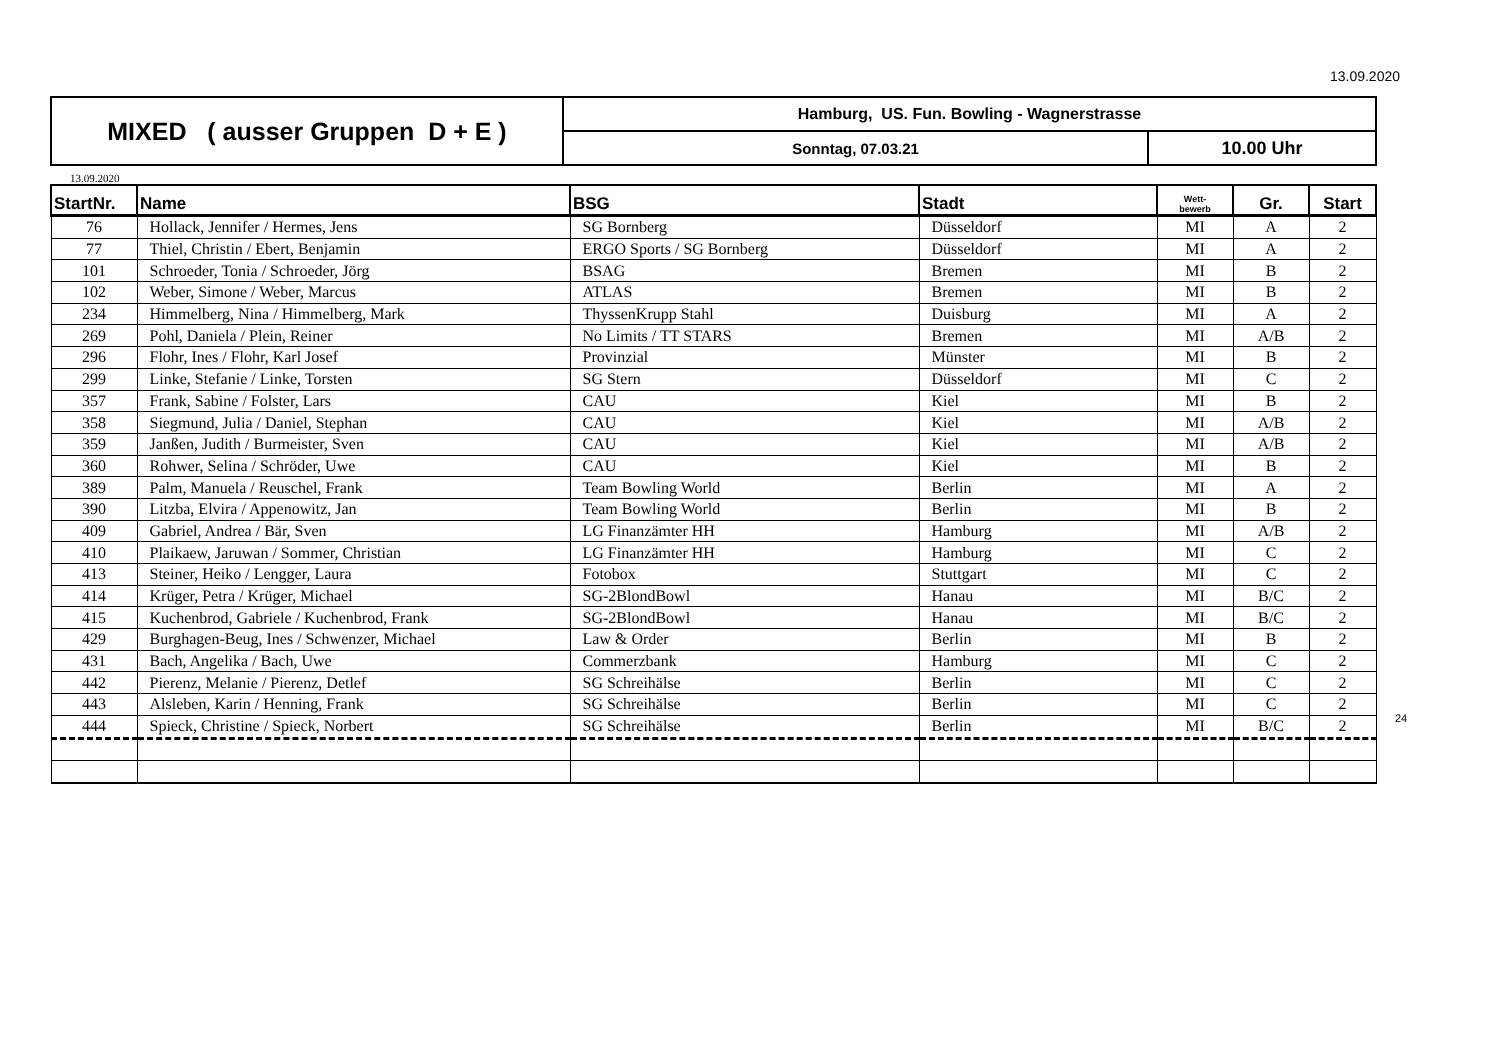13.09.2020
| MIXED ( ausser Gruppen D + E ) | Hamburg, US. Fun. Bowling - Wagnerstrasse | |
| | Sonntag, 07.03.21 | 10.00 Uhr |
13.09.2020
| StartNr. | Name | BSG | Stadt | Wett- bewerb | Gr. | Start |
| --- | --- | --- | --- | --- | --- | --- |
| 76 | Hollack, Jennifer / Hermes, Jens | SG Bornberg | Düsseldorf | MI | A | 2 |
| 77 | Thiel, Christin / Ebert, Benjamin | ERGO Sports / SG Bornberg | Düsseldorf | MI | A | 2 |
| 101 | Schroeder, Tonia / Schroeder, Jörg | BSAG | Bremen | MI | B | 2 |
| 102 | Weber, Simone / Weber, Marcus | ATLAS | Bremen | MI | B | 2 |
| 234 | Himmelberg, Nina / Himmelberg, Mark | ThyssenKrupp Stahl | Duisburg | MI | A | 2 |
| 269 | Pohl, Daniela / Plein, Reiner | No Limits / TT STARS | Bremen | MI | A/B | 2 |
| 296 | Flohr, Ines / Flohr, Karl Josef | Provinzial | Münster | MI | B | 2 |
| 299 | Linke, Stefanie / Linke, Torsten | SG Stern | Düsseldorf | MI | C | 2 |
| 357 | Frank, Sabine / Folster, Lars | CAU | Kiel | MI | B | 2 |
| 358 | Siegmund, Julia / Daniel, Stephan | CAU | Kiel | MI | A/B | 2 |
| 359 | Janßen, Judith / Burmeister, Sven | CAU | Kiel | MI | A/B | 2 |
| 360 | Rohwer, Selina / Schröder, Uwe | CAU | Kiel | MI | B | 2 |
| 389 | Palm, Manuela / Reuschel, Frank | Team Bowling World | Berlin | MI | A | 2 |
| 390 | Litzba, Elvira / Appenowitz, Jan | Team Bowling World | Berlin | MI | B | 2 |
| 409 | Gabriel, Andrea / Bär, Sven | LG Finanzämter HH | Hamburg | MI | A/B | 2 |
| 410 | Plaikaew, Jaruwan / Sommer, Christian | LG Finanzämter HH | Hamburg | MI | C | 2 |
| 413 | Steiner, Heiko / Lengger, Laura | Fotobox | Stuttgart | MI | C | 2 |
| 414 | Krüger, Petra / Krüger, Michael | SG-2BlondBowl | Hanau | MI | B/C | 2 |
| 415 | Kuchenbrod, Gabriele / Kuchenbrod, Frank | SG-2BlondBowl | Hanau | MI | B/C | 2 |
| 429 | Burghagen-Beug, Ines / Schwenzer, Michael | Law & Order | Berlin | MI | B | 2 |
| 431 | Bach, Angelika / Bach, Uwe | Commerzbank | Hamburg | MI | C | 2 |
| 442 | Pierenz, Melanie / Pierenz, Detlef | SG Schreihälse | Berlin | MI | C | 2 |
| 443 | Alsleben, Karin / Henning, Frank | SG Schreihälse | Berlin | MI | C | 2 |
| 444 | Spieck, Christine / Spieck, Norbert | SG Schreihälse | Berlin | MI | B/C | 2 |
24